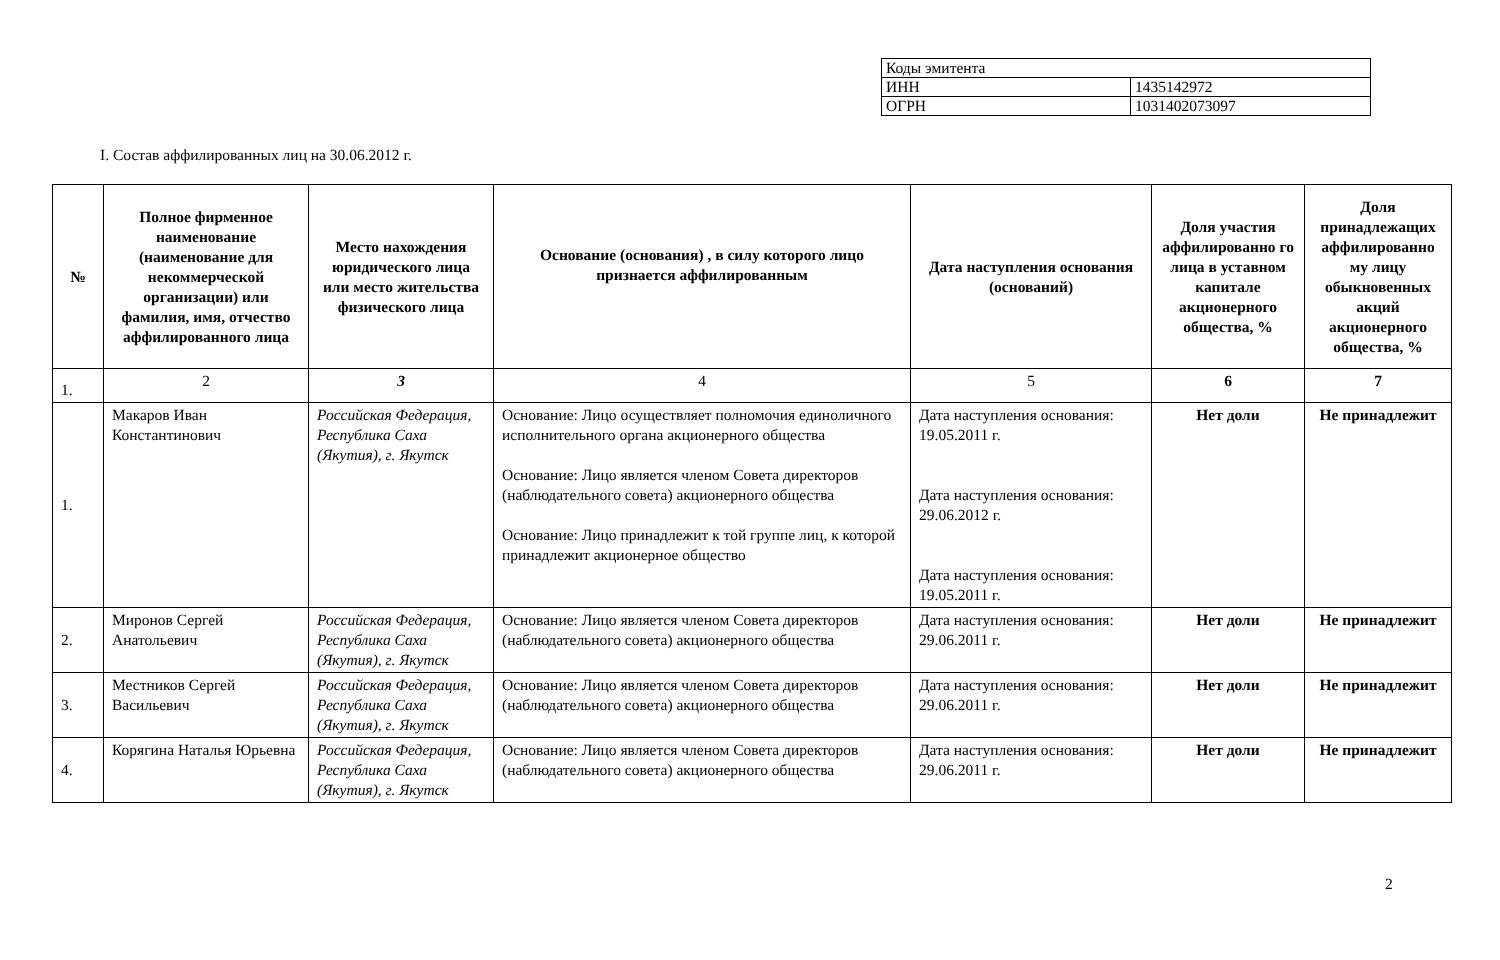| Коды эмитента | |
| ИНН | 1435142972 |
| ОГРН | 1031402073097 |
I. Состав аффилированных лиц на 30.06.2012 г.
| № | Полное фирменное наименование (наименование для некоммерческой организации) или фамилия, имя, отчество аффилированного лица | Место нахождения юридического лица или место жительства физического лица | Основание (основания) , в силу которого лицо признается аффилированным | Дата наступления основания (оснований) | Доля участия аффилированно го лица в уставном капитале акционерного общества, % | Доля принадлежащих аффилированно му лицу обыкновенных акций акционерного общества, % |
| --- | --- | --- | --- | --- | --- | --- |
| 1. | 2 | 3 | 4 | 5 | 6 | 7 |
| 1. | Макаров Иван Константинович | Российская Федерация, Республика Саха (Якутия), г. Якутск | Основание: Лицо осуществляет полномочия единоличного исполнительного органа акционерного общества Основание: Лицо является членом Совета директоров (наблюдательного совета) акционерного общества Основание: Лицо принадлежит к той группе лиц, к которой принадлежит акционерное общество | Дата наступления основания: 19.05.2011 г. Дата наступления основания: 29.06.2012 г. Дата наступления основания: 19.05.2011 г. | Нет доли | Не принадлежит |
| 2. | Миронов Сергей Анатольевич | Российская Федерация, Республика Саха (Якутия), г. Якутск | Основание: Лицо является членом Совета директоров (наблюдательного совета) акционерного общества | Дата наступления основания: 29.06.2011 г. | Нет доли | Не принадлежит |
| 3. | Местников Сергей Васильевич | Российская Федерация, Республика Саха (Якутия), г. Якутск | Основание: Лицо является членом Совета директоров (наблюдательного совета) акционерного общества | Дата наступления основания: 29.06.2011 г. | Нет доли | Не принадлежит |
| 4. | Корягина Наталья Юрьевна | Российская Федерация, Республика Саха (Якутия), г. Якутск | Основание: Лицо является членом Совета директоров (наблюдательного совета) акционерного общества | Дата наступления основания: 29.06.2011 г. | Нет доли | Не принадлежит |
2